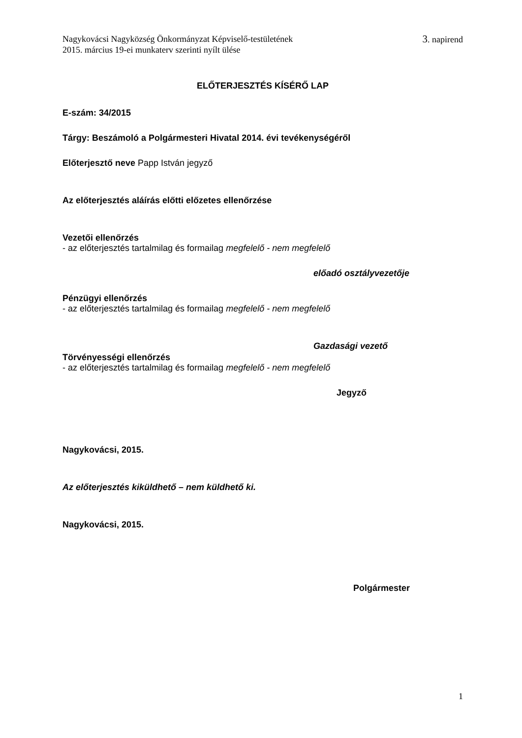Nagykovácsi Nagyközség Önkormányzat Képviselő-testületének
2015. március 19-ei munkaterv szerinti nyílt ülése 3. napirend
ELŐTERJESZTÉS KÍSÉRŐ LAP
E-szám: 34/2015
Tárgy: Beszámoló a Polgármesteri Hivatal 2014. évi tevékenységéről
Előterjesztő neve Papp István jegyző
Az előterjesztés aláírás előtti előzetes ellenőrzése
Vezetői ellenőrzés
- az előterjesztés tartalmilag és formailag megfelelő - nem megfelelő
előadó osztályvezetője
Pénzügyi ellenőrzés
- az előterjesztés tartalmilag és formailag megfelelő - nem megfelelő
Gazdasági vezető
Törvényességi ellenőrzés
- az előterjesztés tartalmilag és formailag megfelelő - nem megfelelő
Jegyző
Nagykovácsi, 2015.
Az előterjesztés kiküldhető – nem küldhető ki.
Nagykovácsi, 2015.
Polgármester
1